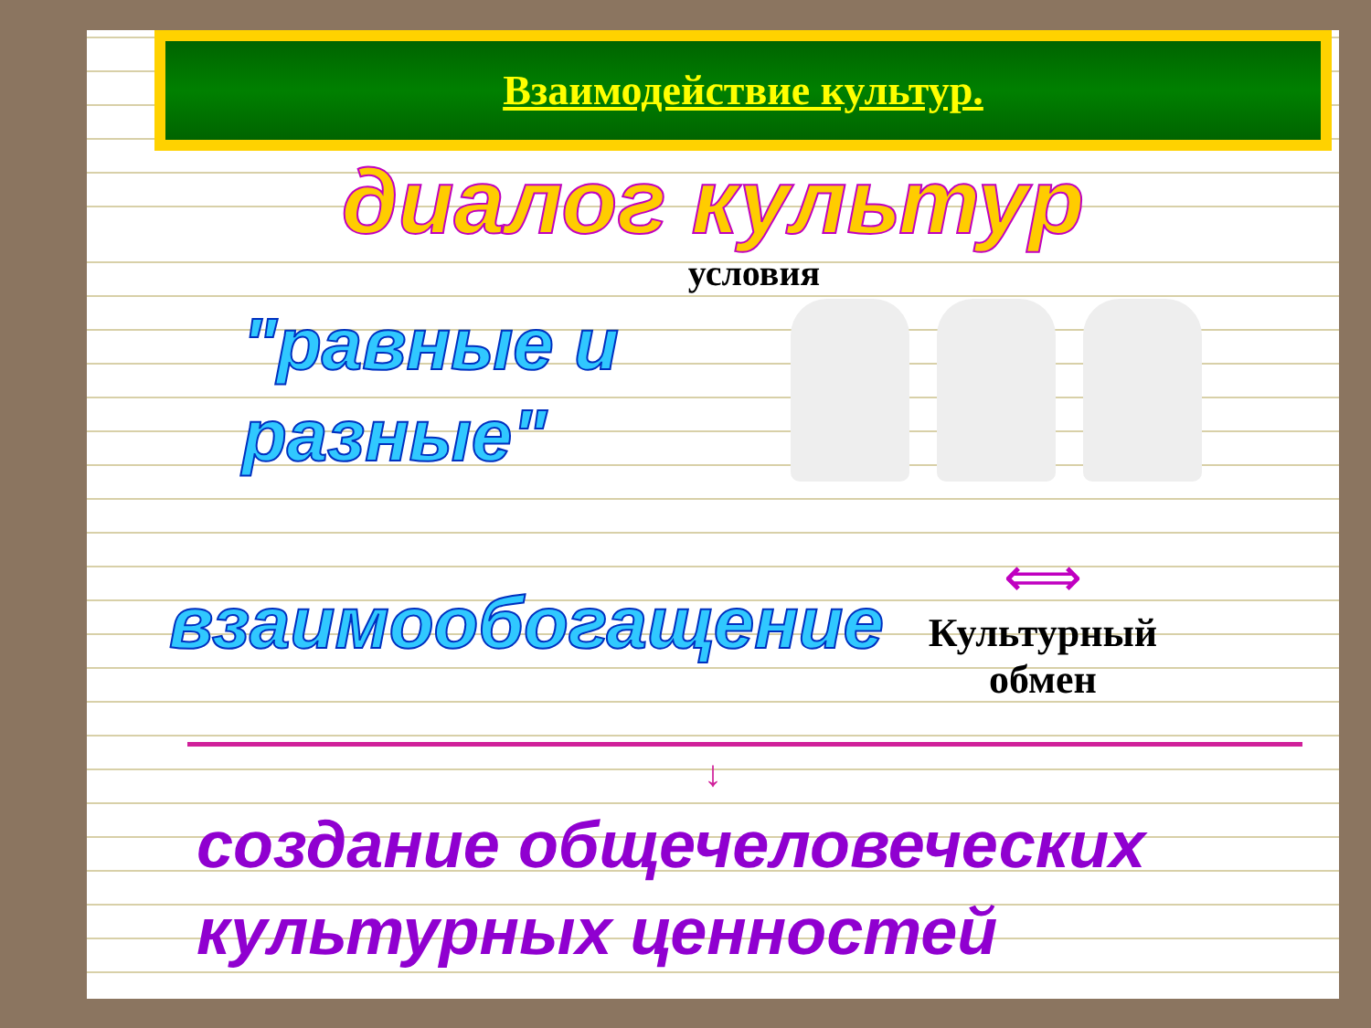Взаимодействие культур.
диалог культур
условия
"равные и
разные"
взаимообогащение
⟺
Культурный обмен
↓
создание общечеловеческих
культурных ценностей